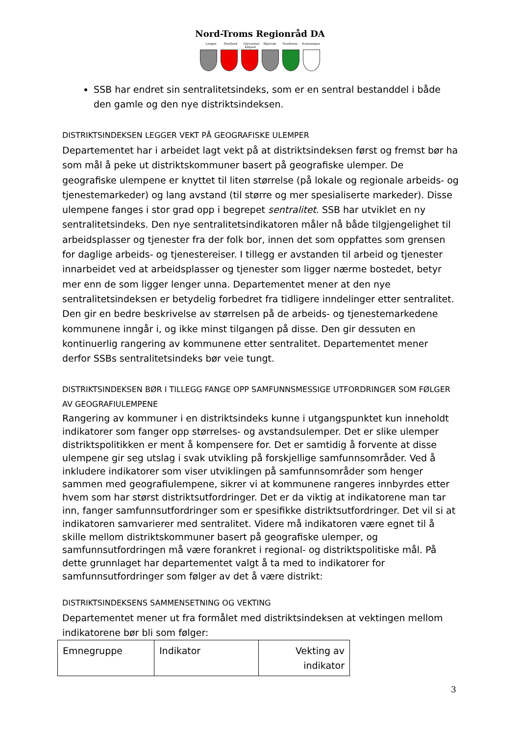Nord-Troms Regionråd DA
Lyngen Storfjord Gáivuotna/ Kåfjord Skjervøy Nordreisa Kvænangen
SSB har endret sin sentralitetsindeks, som er en sentral bestanddel i både den gamle og den nye distriktsindeksen.
DISTRIKTSINDEKSEN LEGGER VEKT PÅ GEOGRAFISKE ULEMPER
Departementet har i arbeidet lagt vekt på at distriktsindeksen først og fremst bør ha som mål å peke ut distriktskommuner basert på geografiske ulemper. De geografiske ulempene er knyttet til liten størrelse (på lokale og regionale arbeids- og tjenestemarkeder) og lang avstand (til større og mer spesialiserte markeder). Disse ulempene fanges i stor grad opp i begrepet sentralitet. SSB har utviklet en ny sentralitetsindeks. Den nye sentralitetsindikatoren måler nå både tilgjengelighet til arbeidsplasser og tjenester fra der folk bor, innen det som oppfattes som grensen for daglige arbeids- og tjenestereiser. I tillegg er avstanden til arbeid og tjenester innarbeidet ved at arbeidsplasser og tjenester som ligger nærme bostedet, betyr mer enn de som ligger lenger unna. Departementet mener at den nye sentralitetsindeksen er betydelig forbedret fra tidligere inndelinger etter sentralitet. Den gir en bedre beskrivelse av størrelsen på de arbeids- og tjenestemarkedene kommunene inngår i, og ikke minst tilgangen på disse. Den gir dessuten en kontinuerlig rangering av kommunene etter sentralitet. Departementet mener derfor SSBs sentralitetsindeks bør veie tungt.
DISTRIKTSINDEKSEN BØR I TILLEGG FANGE OPP SAMFUNNSMESSIGE UTFORDRINGER SOM FØLGER AV GEOGRAFIULEMPENE
Rangering av kommuner i en distriktsindeks kunne i utgangspunktet kun inneholdt indikatorer som fanger opp størrelses- og avstandsulemper. Det er slike ulemper distriktspolitikken er ment å kompensere for. Det er samtidig å forvente at disse ulempene gir seg utslag i svak utvikling på forskjellige samfunnsområder. Ved å inkludere indikatorer som viser utviklingen på samfunnsområder som henger sammen med geografiulempene, sikrer vi at kommunene rangeres innbyrdes etter hvem som har størst distriktsutfordringer. Det er da viktig at indikatorene man tar inn, fanger samfunnsutfordringer som er spesifikke distriktsutfordringer. Det vil si at indikatoren samvarierer med sentralitet. Videre må indikatoren være egnet til å skille mellom distriktskommuner basert på geografiske ulemper, og samfunnsutfordringen må være forankret i regional- og distriktspolitiske mål. På dette grunnlaget har departementet valgt å ta med to indikatorer for samfunnsutfordringer som følger av det å være distrikt:
DISTRIKTSINDEKSENS SAMMENSETNING OG VEKTING
Departementet mener ut fra formålet med distriktsindeksen at vektingen mellom indikatorene bør bli som følger:
| Emnegruppe | Indikator | Vekting av indikator |
3